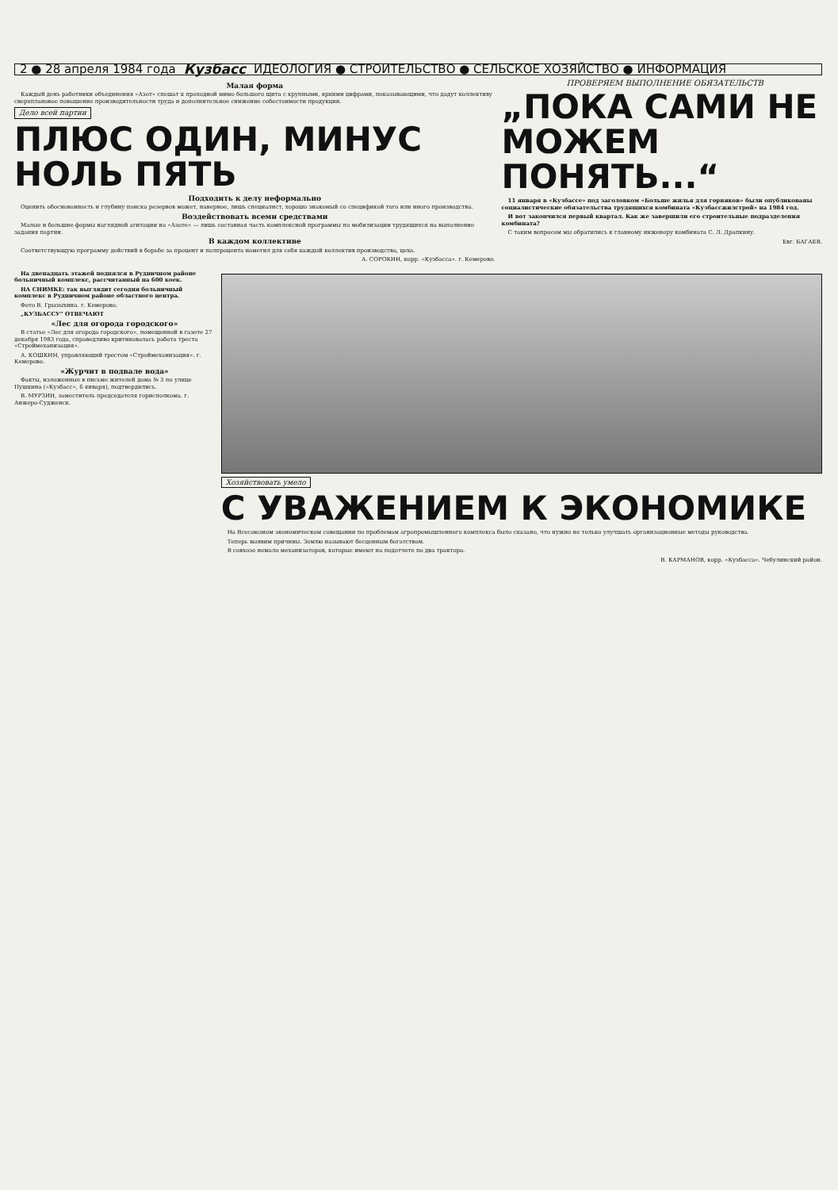2 ● 28 апреля 1984 года Кузбасс ИДЕОЛОГИЯ ● СТРОИТЕЛЬСТВО ● СЕЛЬСКОЕ ХОЗЯЙСТВО ● ИНФОРМАЦИЯ
Малая форма
Каждый день работники объединения «Азот» спешат к проходной мимо большого щита с крупными, яркими цифрами, показывающими, что дадут коллективу сверхплановое повышение производительности труда и дополнительное снижение себестоимости продукции.
Дело всей партии
ПЛЮС ОДИН, МИНУС НОЛЬ ПЯТЬ
Подходить к делу неформально
Оценить обоснованность и глубину поиска резервов может, наверное, лишь специалист, хорошо знакомый со спецификой того или иного производства.
Воздействовать всеми средствами
Малые и большие формы наглядной агитации на «Азоте» — лишь составная часть комплексной программы по мобилизации трудящихся на выполнение задания партии.
В каждом коллективе
Соответствующую программу действий в борьбе за процент и полпроцента наметил для себя каждый коллектив производства, цеха.
А. СОРОКИН, корр. «Кузбасса». г. Кемерово.
ПРОВЕРЯЕМ ВЫПОЛНЕНИЕ ОБЯЗАТЕЛЬСТВ
„ПОКА САМИ НЕ МОЖЕМ ПОНЯТЬ...“
11 января в «Кузбассе» под заголовком «Больше жилья для горняков» были опубликованы социалистические обязательства трудящихся комбината «Кузбассжилстрой» на 1984 год.
И вот закончился первый квартал. Как же завершили его строительные подразделения комбината?
С таким вопросом мы обратились к главному инженеру комбината С. Л. Драпкину.
Евг. БАГАЕВ.
На двенадцать этажей поднялся в Рудничном районе больничный комплекс, рассчитанный на 600 коек.
НА СНИМКЕ: так выглядит сегодня больничный комплекс в Рудничном районе областного центра.
Фото В. Грызыхина. г. Кемерово.
„КУЗБАССУ“ ОТВЕЧАЮТ
«Лес для огорода городского»
В статье «Лес для огорода городского», помещенной в газете 27 декабря 1983 года, справедливо критиковалась работа треста «Строймеханизация».
А. КОШКИН, управляющий трестом «Строймеханизация». г. Кемерово.
«Журчит в подвале вода»
Факты, изложенные в письме жителей дома № 3 по улице Пушкина («Кузбасс», 6 января), подтвердились.
В. МУРЗИН, заместитель председателя горисполкома. г. Анжеро-Судженск.
Хозяйствовать умело
С УВАЖЕНИЕМ К ЭКОНОМИКЕ
На Всесоюзном экономическом совещании по проблемам агропромышленного комплекса было сказано, что нужно не только улучшать организационные методы руководства.
Теперь выявим причины. Землю называют бесценным богатством.
В совхозе немало механизаторов, которые имеют на подотчете по два трактора.
В. КАРМАНОВ, корр. «Кузбасса». Чебулинский район.